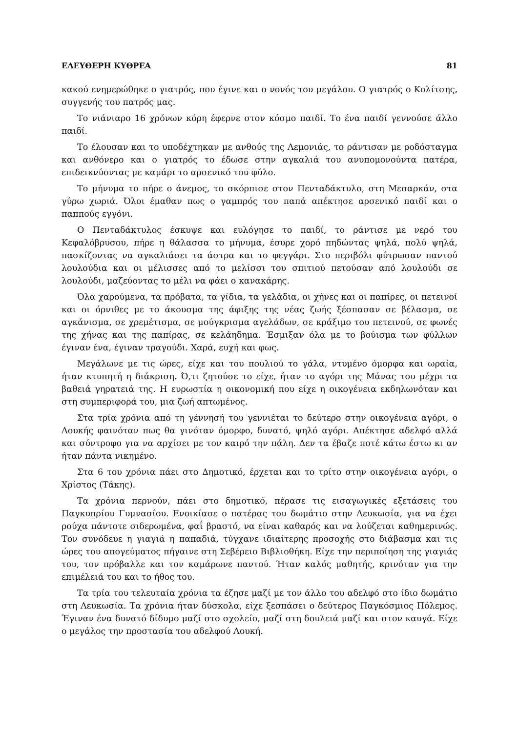ΕΛΕΥΘΕΡΗ ΚΥΘΡΕΑ 81
κακού ενημερώθηκε ο γιατρός, που έγινε και ο νονός του μεγάλου. Ο γιατρός ο Κολίτσης, συγγενής του πατρός μας.
Το νιάνιαρο 16 χρόνων κόρη έφερνε στον κόσμο παιδί. Το ένα παιδί γεννούσε άλλο παιδί.
Το έλουσαν και το υποδέχτηκαν με ανθούς της Λεμονιάς, το ράντισαν με ροδόσταγμα και ανθόνερο και ο γιατρός το έδωσε στην αγκαλιά του ανυπομονούντα πατέρα, επιδεικνύοντας με καμάρι το αρσενικό του φύλο.
Το μήνυμα το πήρε ο άνεμος, το σκόρπισε στον Πενταδάκτυλο, στη Μεσαρκάν, στα γύρω χωριά. Όλοι έμαθαν πως ο γαμπρός του παπά απέκτησε αρσενικό παιδί και ο παππούς εγγόνι.
Ο Πενταδάκτυλος έσκυψε και ευλόγησε το παιδί, το ράντισε με νερό του Κεφαλόβρυσου, πήρε η θάλασσα το μήνυμα, έσυρε χορό πηδώντας ψηλά, πολύ ψηλά, πασκίζοντας να αγκαλιάσει τα άστρα και το φεγγάρι. Στο περιβόλι φύτρωσαν παντού λουλούδια και οι μέλισσες από το μελίσσι του σπιτιού πετούσαν από λουλούδι σε λουλούδι, μαζεύοντας το μέλι να φάει ο κανακάρης.
Όλα χαρούμενα, τα πρόβατα, τα γίδια, τα γελάδια, οι χήνες και οι παπίρες, οι πετεινοί και οι όρνιθες με το άκουσμα της άφιξης της νέας ζωής ξέσπασαν σε βέλασμα, σε αγκάνισμα, σε χρεμέτισμα, σε μούγκρισμα αγελάδων, σε κράξιμο του πετεινού, σε φωνές της χήνας και της παπίρας, σε κελάηδημα. Έσμιξαν όλα με το βούισμα των φύλλων έγιναν ένα, έγιναν τραγούδι. Χαρά, ευχή και φως.
Μεγάλωνε με τις ώρες, είχε και του πουλιού το γάλα, ντυμένο όμορφα και ωραία, ήταν κτυπητή η διάκριση. Ό,τι ζητούσε το είχε, ήταν το αγόρι της Μάνας του μέχρι τα βαθειά γηρατειά της. Η ευρωστία η οικονομική που είχε η οικογένεια εκδηλωνόταν και στη συμπεριφορά του, μια ζωή απτωμένος.
Στα τρία χρόνια από τη γέννησή του γεννιέται το δεύτερο στην οικογένεια αγόρι, ο Λουκής φαινόταν πως θα γινόταν όμορφο, δυνατό, ψηλό αγόρι. Απέκτησε αδελφό αλλά και σύντροφο για να αρχίσει με τον καιρό την πάλη. Δεν τα έβαζε ποτέ κάτω έστω κι αν ήταν πάντα νικημένο.
Στα 6 του χρόνια πάει στο Δημοτικό, έρχεται και το τρίτο στην οικογένεια αγόρι, ο Χρίστος (Τάκης).
Τα χρόνια περνούν, πάει στο δημοτικό, πέρασε τις εισαγωγικές εξετάσεις του Παγκυπρίου Γυμνασίου. Ενοικίασε ο πατέρας του δωμάτιο στην Λευκωσία, για να έχει ρούχα πάντοτε σιδερωμένα, φαΐ βραστό, να είναι καθαρός και να λούζεται καθημερινώς. Τον συνόδευε η γιαγιά η παπαδιά, τύγχανε ιδιαίτερης προσοχής στο διάβασμα και τις ώρες του απογεύματος πήγαινε στη Σεβέρειο Βιβλιοθήκη. Είχε την περιποίηση της γιαγιάς του, τον πρόβαλλε και τον καμάρωνε παντού. Ήταν καλός μαθητής, κρινόταν για την επιμέλειά του και το ήθος του.
Τα τρία του τελευταία χρόνια τα έζησε μαζί με τον άλλο του αδελφό στο ίδιο δωμάτιο στη Λευκωσία. Τα χρόνια ήταν δύσκολα, είχε ξεσπάσει ο δεύτερος Παγκόσμιος Πόλεμος. Έγιναν ένα δυνατό δίδυμο μαζί στο σχολείο, μαζί στη δουλειά μαζί και στον καυγά. Είχε ο μεγάλος την προστασία του αδελφού Λουκή.